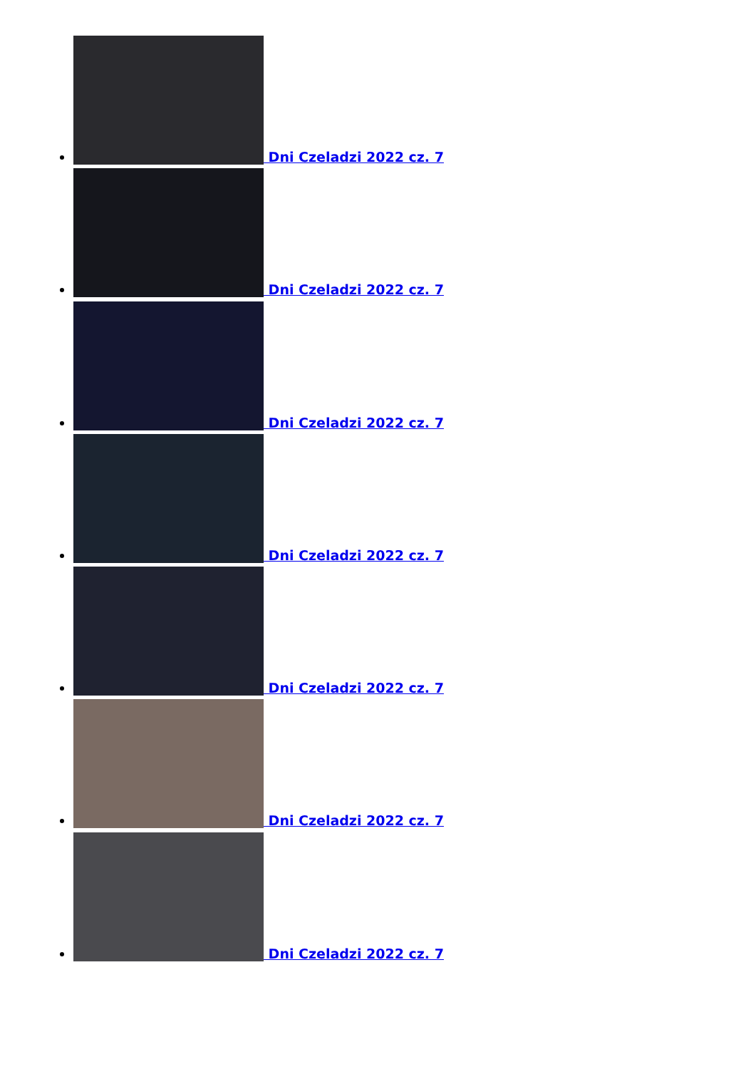Dni Czeladzi 2022 cz. 7
Dni Czeladzi 2022 cz. 7
Dni Czeladzi 2022 cz. 7
Dni Czeladzi 2022 cz. 7
Dni Czeladzi 2022 cz. 7
Dni Czeladzi 2022 cz. 7
Dni Czeladzi 2022 cz. 7